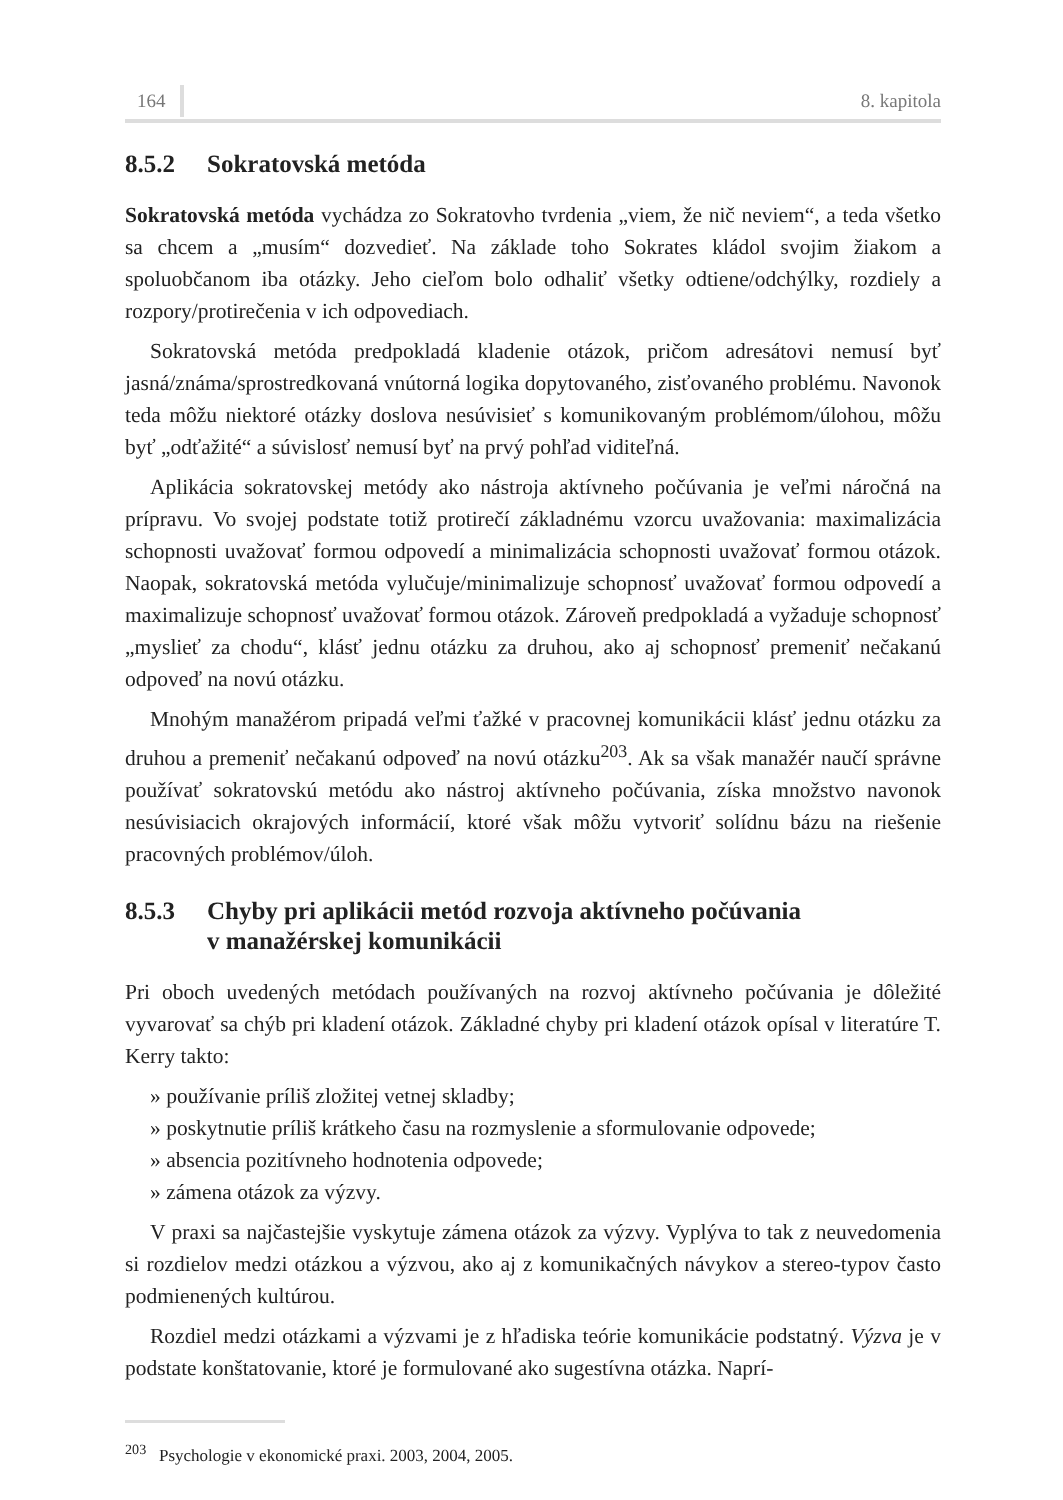164 8. kapitola
8.5.2 Sokratovská metóda
Sokratovská metóda vychádza zo Sokratovho tvrdenia „viem, že nič neviem“, a teda všetko sa chcem a „musím“ dozvedieť. Na základe toho Sokrates kládol svojim žiakom a spoluobčanom iba otázky. Jeho cieľom bolo odhaliť všetky odtiene/odchýlky, rozdiely a rozpory/protirečenia v ich odpovediach.
Sokratovská metóda predpokladá kladenie otázok, pričom adresátovi nemusí byť jasná/známa/sprostredkovaná vnútorná logika dopytovaného, zisťovaného problému. Navonok teda môžu niektoré otázky doslova nesúvisieť s komunikovaným problémom/úlohou, môžu byť „odťažité“ a súvislosť nemusí byť na prvý pohľad viditeľná.
Aplikácia sokratovskej metódy ako nástroja aktívneho počúvania je veľmi náročná na prípravu. Vo svojej podstate totiž protirečí základnému vzorcu uvažovania: maximalizácia schopnosti uvažovať formou odpovedí a minimalizácia schopnosti uvažovať formou otázok. Naopak, sokratovská metóda vylučuje/minimalizuje schopnosť uvažovať formou odpovedí a maximalizuje schopnosť uvažovať formou otázok. Zároveň predpokladá a vyžaduje schopnosť „myslieť za chodu“, klásť jednu otázku za druhou, ako aj schopnosť premeniť nečakanú odpoveď na novú otázku.
Mnohým manažérom pripadá veľmi ťažké v pracovnej komunikácii klásť jednu otázku za druhou a premeniť nečakanú odpoveď na novú otázku<sup>203</sup>. Ak sa však manažér naučí správne používať sokratovskú metódu ako nástroj aktívneho počúvania, získa množstvo navonok nesúvisiacich okrajových informácií, ktoré však môžu vytvoriť solídnu bázu na riešenie pracovných problémov/úloh.
8.5.3 Chyby pri aplikácii metód rozvoja aktívneho počúvania
v manažérskej komunikácii
Pri oboch uvedených metódach používaných na rozvoj aktívneho počúvania je dôležité vyvarovať sa chýb pri kladení otázok. Základné chyby pri kladení otázok opísal v literatúre T. Kerry takto:
» používanie príliš zložitej vetnej skladby;
» poskytnutie príliš krátkeho času na rozmyslenie a sformulovanie odpovede;
» absencia pozitívneho hodnotenia odpovede;
» zámena otázok za výzvy.
V praxi sa najčastejšie vyskytuje zámena otázok za výzvy. Vyplýva to tak z neuvedomenia si rozdielov medzi otázkou a výzvou, ako aj z komunikačných návykov a stereo-typov často podmienených kultúrou.
Rozdiel medzi otázkami a výzvami je z hľadiska teórie komunikácie podstatný. Výzva je v podstate konštatovanie, ktoré je formulované ako sugestívna otázka. Naprí-
<sup>203</sup> Psychologie v ekonomické praxi. 2003, 2004, 2005.